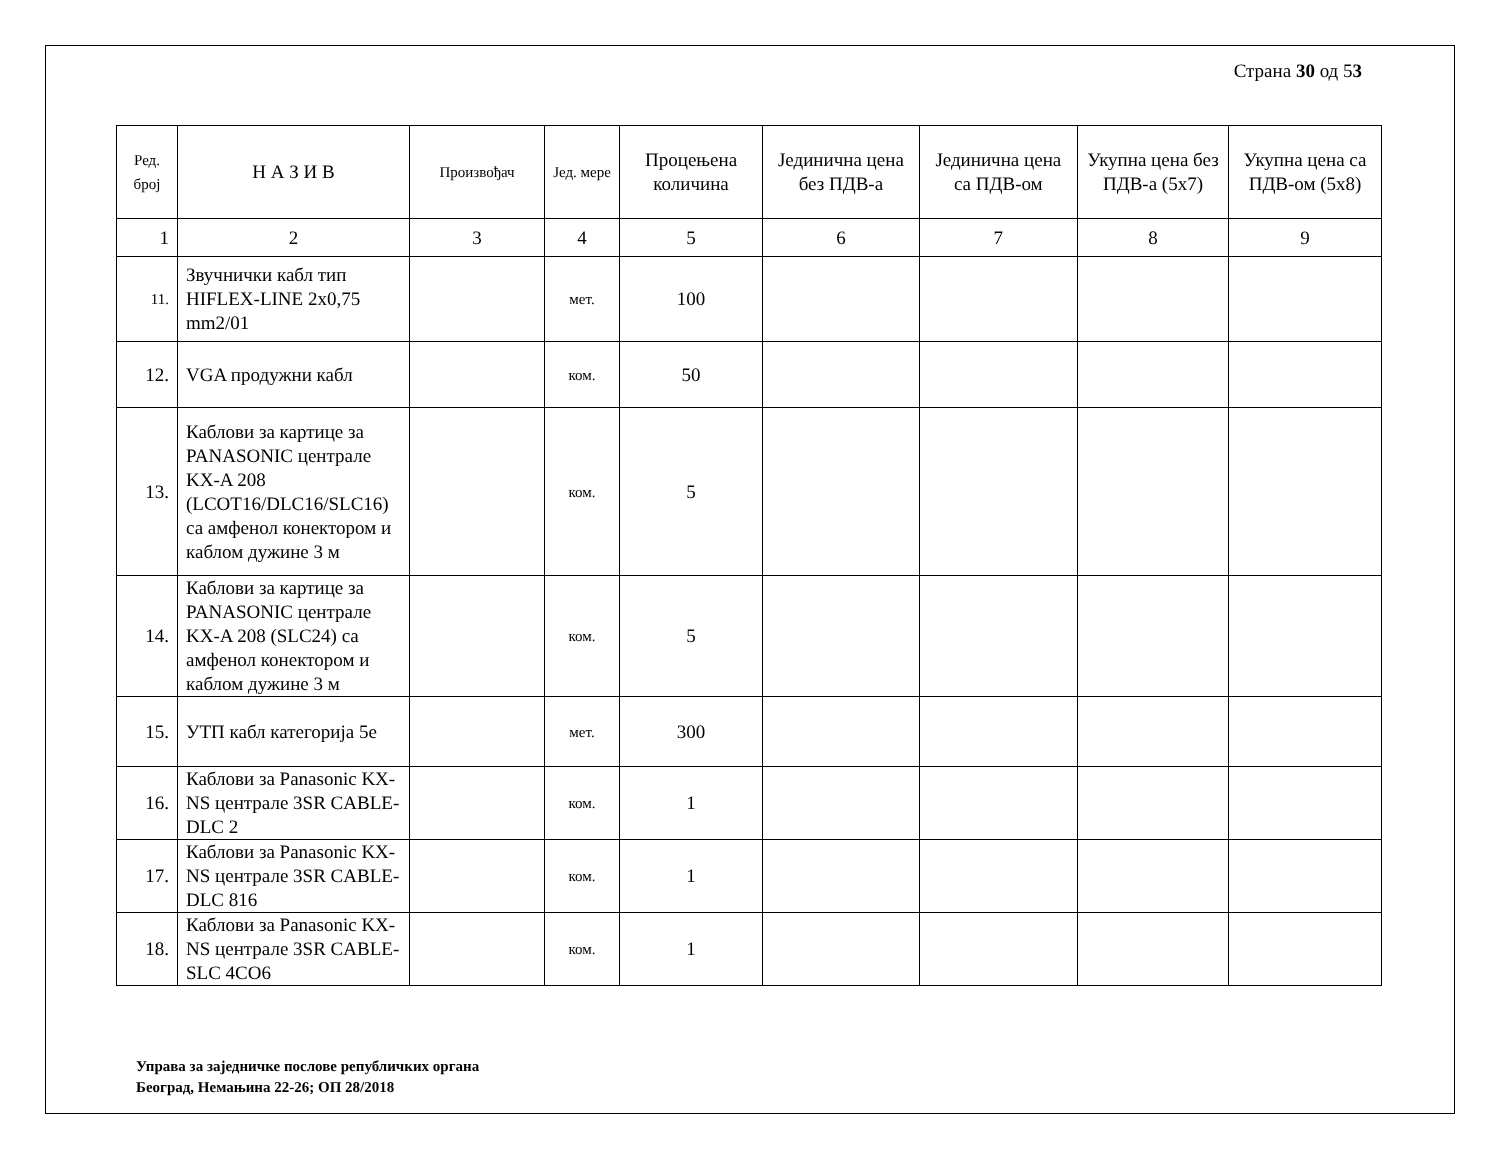Страна 30 од 53
| Ред. број | Н А З И В | Произвођач | Јед. мере | Процењена количина | Јединична цена без ПДВ-а | Јединична цена са ПДВ-ом | Укупна цена без ПДВ-а (5x7) | Укупна цена са ПДВ-ом (5x8) |
| --- | --- | --- | --- | --- | --- | --- | --- | --- |
| 1 | 2 | 3 | 4 | 5 | 6 | 7 | 8 | 9 |
| 11. | Звучнички кабл тип HIFLEX-LINE 2x0,75 mm2/01 | | мет. | 100 | | | | |
| 12. | VGA продужни кабл | | ком. | 50 | | | | |
| 13. | Каблови за картице за PANASONIC централе KX-A 208 (LCOT16/DLC16/SLC16) са амфенол конектором и каблом дужине 3 м | | ком. | 5 | | | | |
| 14. | Каблови за картице за PANASONIC централе KX-A 208 (SLC24) са амфенол конектором и каблом дужине 3 м | | ком. | 5 | | | | |
| 15. | УТП кабл категорија 5е | | мет. | 300 | | | | |
| 16. | Каблови за Panasonic KX-NS централе 3SR CABLE-DLC 2 | | ком. | 1 | | | | |
| 17. | Каблови за Panasonic KX-NS централе 3SR CABLE-DLC 816 | | ком. | 1 | | | | |
| 18. | Каблови за Panasonic KX-NS централе 3SR CABLE-SLC 4CO6 | | ком. | 1 | | | | |
Управа за заједничке послове републичких органа
Београд, Немањина 22-26; ОП 28/2018